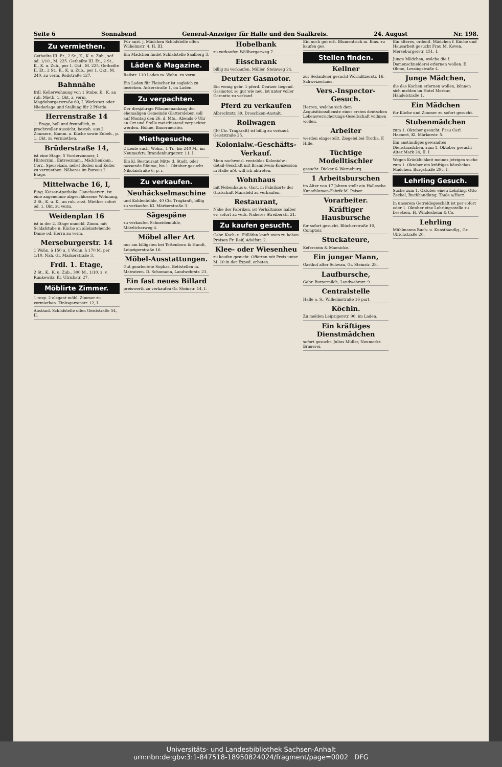Seite 6 Sonnabend General-Anzeiger für Halle und den Saalkreis. 24. August Nr. 198.
Zu vermiethen.
Getheilte III. Et., 2 St., K., K. u. Zub., sof. od. 1/10., M. 225. Getheilte III. Et., 2 St., K., K. u. Zub., per 1. Okt., M. 225. Getheilte II. Et., 2 St., K., K. u. Zub., per 1. Okt., M. 240, zu verm. Reilstraße 127.
Bahnnähe
frdl. Kellerwohnung von 1 Stube, K., K. an ruh. Mieth. 1. Okt. z. verm. Magdeburgerstraße 60, I. Werkstatt oder Niederlage und Stallung für 2 Pferde.
Herrenstraße 14
1. Etage, hell und freundlich, m. prachtvoller Aussicht, besteh. aus 2 Zimmern, Kamm. u. Küche sowie Zubeh., p. 1. Okt. zu vermiethen.
Brüderstraße 14,
ist eine Etage, 5 Vorderzimmer, 1 Hinterzim., Entreezimm., Mädchenkam., Corr., Speisekam. nebst Boden und Keller zu vermiethen. Näheres im Bureau 2. Etage.
Mittelwache 16, I,
Eing. Kaiser-Apotheke Glauchaerstr., ist eine angenehme abgeschlossene Wohnung, 2 St., K. u. K., an ruh. anst. Miether sofort od. 1. Okt. zu verm.
Weidenplan 16
ist in der 2. Etage unmöbl. Zimm. mit Schlafstube u. Küche an alleinstehende Dame od. Herrn zu verm.
Merseburgerstr. 14
1 Wohn. à 150 u. 1 Wohn. à 170 M. per 1/10. Näh. Gr. Märkerstraße 3.
Frdl. 1. Etage,
2 St., K., K. u. Zub., 300 M., 1/10. z. v. Runkewitz, Kl. Ulrichstr. 27.
Möblirte Zimmer.
1 resp. 2 elegant möbl. Zimmer zu vermiethen. Zinksgartenstr. 12, I.
Anständ. Schlafstelle offen Geiststraße 54, II.
Für anst. j. Mädchen Schlafstelle offen Wilhelmstr. 4, H. III.
Ein Mädchen findet Schlafstelle Saalberg 3.
Läden & Magazine.
Reilstr. 110 Laden m. Wohn. zu verm.
Ein Laden für Fleischer ist sogleich zu beziehen. Ackerstraße 1, im Laden.
Zu verpachten.
Der diesjährige Pflaumenanhang der ehemaligen Gemeinde Glattersleben soll auf Montag den 26. d. Mts., Abends 6 Uhr an Ort und Stelle meistbietend verpachtet werden. Höhne, Bauermeister.
Miethgesuche.
2 Leute such. Wohn., 1 Tr., bis 240 M., im Neumarktv. Brandenburgerstr. 11, I.
Ein kl. Restaurant Mitte d. Stadt, oder passende Räume, bis 1. Oktober gesucht. Nikolaistraße 6, p. r.
Zu verkaufen.
Neuhäckselmaschine
und Kohlenbühle, 40 Ctr. Tragkraft, billig zu verkaufen Kl. Märkerstraße 3.
Sägespäne
zu verkaufen Schneidemühle, Mötzlicherweg 4.
Möbel aller Art
nur am billigsten bei Tettenborn & Hundt, Leipzigerstraße 16.
Möbel-Ausstattungen.
Gut gearbeitete Sophas, Bettstellen m. Matratzen. D. Schumann, Landwehrstr. 23.
Ein fast neues Billard
preiswerth zu verkaufen Gr. Steinstr. 14, I.
Hobelbank
zu verkaufen Wöllbergerweg 7.
Eisschrank
billig zu verkaufen. Müller, Steinweg 24.
Deutzer Gasmotor.
Ein wenig gebr. 1-pferd. Deutzer liegend. Gasmotor, so gut wie neu, ist unter voller Garantie zu verkauf.
Pferd zu verkaufen
Albrechtstr. 39, Droschken-Anstalt.
Rollwagen
(30 Ctr. Tragkraft) ist billig zu verkauf. Geiststraße 25.
Kolonialw.-Geschäfts-Verkauf.
Mein nachweisl. rentables Kolonialw.-detail-Geschäft mit Branntwein-Konzession in Halle a/S. will ich abtreten.
Wohnhaus
mit Nebenhaus u. Gart. in Fabrikorte der Grafschaft Mansfeld zu verkaufen.
Restaurant,
Nähe der Fabriken, ist Verhältnisse halber ev. sofort zu verk. Näheres Streiberstr. 21.
Zu kaufen gesucht.
Gebr. Koch- u. Füllöfen kauft stets zu hohen Preisen Fr. Reif, Adolfstr. 2.
Klee- oder Wiesenheu
zu kaufen gesucht. Offerten mit Preis unter M. 10 in der Exped. erbeten.
Ein noch gut erh. Blumentisch m. Eins. zu kaufen ges.
Stellen finden.
Kellner
zur Sedanfeier gesucht Wörmlitzerstr. 16, Schweizerhaus.
Vers.-Inspector-Gesuch.
Herren, welche sich dem Acquisitionsdienste einer ersten deutschen Lebensversicherungs-Gesellschaft widmen wollen.
Arbeiter
werden eingestellt. Ziegelei bei Trotha. F. Hille.
Tüchtige Modelltischler
gesucht. Dicker & Werneburg.
1 Arbeitsburschen
im Alter von 17 Jahren stellt ein Hallesche Kunstblumen-Fabrik M. Peiser.
Vorarbeiter.
Kräftiger Hausbursche
für sofort gesucht. Blücherstraße 10, Comptoir.
Stuckateure,
Keferstein & Maenicke.
Ein junger Mann,
Gasthof alter Schwan, Gr. Steinstr. 28.
Laufbursche,
Gebr. Buttermilch, Landwehrstr. 9.
Centralstelle
Halle a. S., Wilhelmstraße 16 part.
Köchin.
Zu melden Leipzigerstr. 90, im Laden.
Ein kräftiges Dienstmädchen
sofort gesucht. Julius Müller, Neumarkt-Brauerei.
Ein älteres, ordentl. Mädchen f. Küche und Hausarbeit gesucht Frau M. Koven, Merseburgerstr. 151, I.
Junge Mädchen, welche die f. Damenschneiderei erlernen wollen. E. Ohme, Lessingstraße 4.
Junge Mädchen,
die das Kochen erlernen wollen, können sich melden im Hotel Merkur, Händelstraße 1.
Ein Mädchen
für Küche und Zimmer zu sofort gesucht.
Stubenmädchen
zum 1. Oktober gesucht. Frau Carl Haenert, Kl. Märkerstr. 5.
Ein anständiges gewandtes Dienstmädchen, zum 1. Oktober gesucht Alter Mark 24, II. I.
Wegen Kränklichkeit meines jetzigen suche zum 1. Oktober ein kräftiges häusliches Mädchen. Burgstraße 29c. I.
Lehrling Gesuch.
Suche zum 1. Oktober einen Lehrling. Otto Zechel, Buchhandlung, Thale a/Harz.
In unserem Getreidegeschäft ist per sofort oder 1. Oktober eine Lehrlingsstelle zu besetzen. H. Windesheim & Co.
Lehrling
Mühlmanns Buch- u. Kunsthandlg., Gr. Ulrichstraße 20.
Universitäts- und Landesbibliothek Sachsen-Anhalt
urn:nbn:de:gbv:3:1-847518-18950824024/fragment/page=0002 DFG